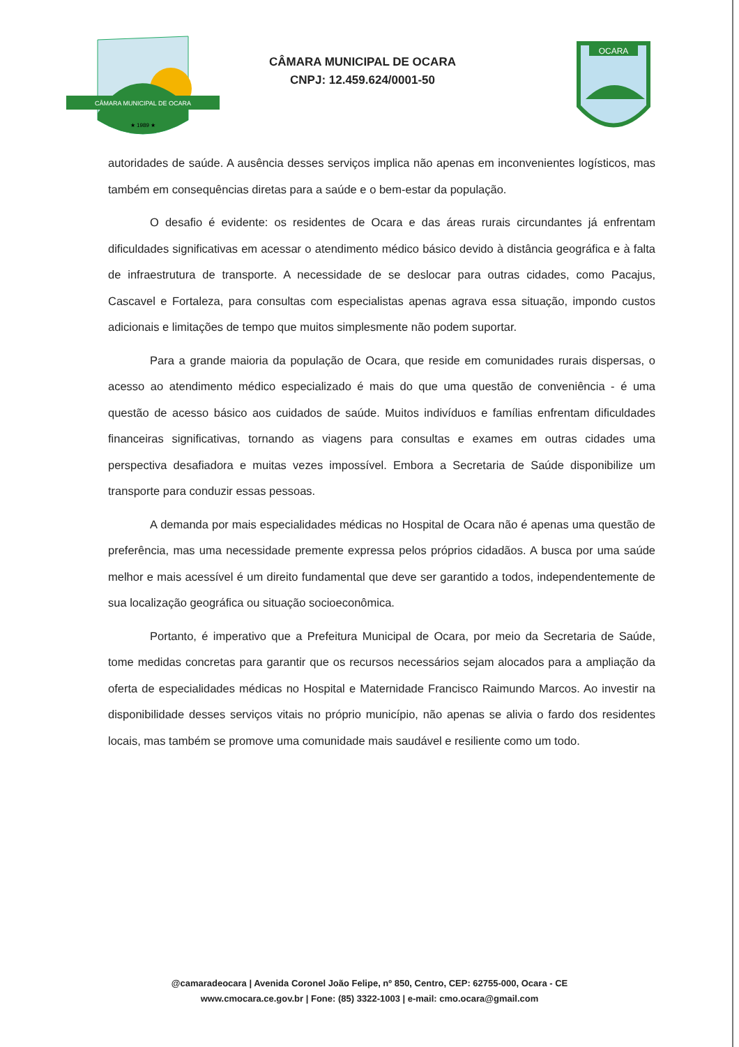CÂMARA MUNICIPAL DE OCARA
★ 1989 ★
CÂMARA MUNICIPAL DE OCARA
CNPJ: 12.459.624/0001-50
OCARA
autoridades de saúde. A ausência desses serviços implica não apenas em inconvenientes logísticos, mas também em consequências diretas para a saúde e o bem-estar da população.
O desafio é evidente: os residentes de Ocara e das áreas rurais circundantes já enfrentam dificuldades significativas em acessar o atendimento médico básico devido à distância geográfica e à falta de infraestrutura de transporte. A necessidade de se deslocar para outras cidades, como Pacajus, Cascavel e Fortaleza, para consultas com especialistas apenas agrava essa situação, impondo custos adicionais e limitações de tempo que muitos simplesmente não podem suportar.
Para a grande maioria da população de Ocara, que reside em comunidades rurais dispersas, o acesso ao atendimento médico especializado é mais do que uma questão de conveniência - é uma questão de acesso básico aos cuidados de saúde. Muitos indivíduos e famílias enfrentam dificuldades financeiras significativas, tornando as viagens para consultas e exames em outras cidades uma perspectiva desafiadora e muitas vezes impossível. Embora a Secretaria de Saúde disponibilize um transporte para conduzir essas pessoas.
A demanda por mais especialidades médicas no Hospital de Ocara não é apenas uma questão de preferência, mas uma necessidade premente expressa pelos próprios cidadãos. A busca por uma saúde melhor e mais acessível é um direito fundamental que deve ser garantido a todos, independentemente de sua localização geográfica ou situação socioeconômica.
Portanto, é imperativo que a Prefeitura Municipal de Ocara, por meio da Secretaria de Saúde, tome medidas concretas para garantir que os recursos necessários sejam alocados para a ampliação da oferta de especialidades médicas no Hospital e Maternidade Francisco Raimundo Marcos. Ao investir na disponibilidade desses serviços vitais no próprio município, não apenas se alivia o fardo dos residentes locais, mas também se promove uma comunidade mais saudável e resiliente como um todo.
@camaradeocara | Avenida Coronel João Felipe, nº 850, Centro, CEP: 62755-000, Ocara - CE
www.cmocara.ce.gov.br | Fone: (85) 3322-1003 | e-mail: cmo.ocara@gmail.com